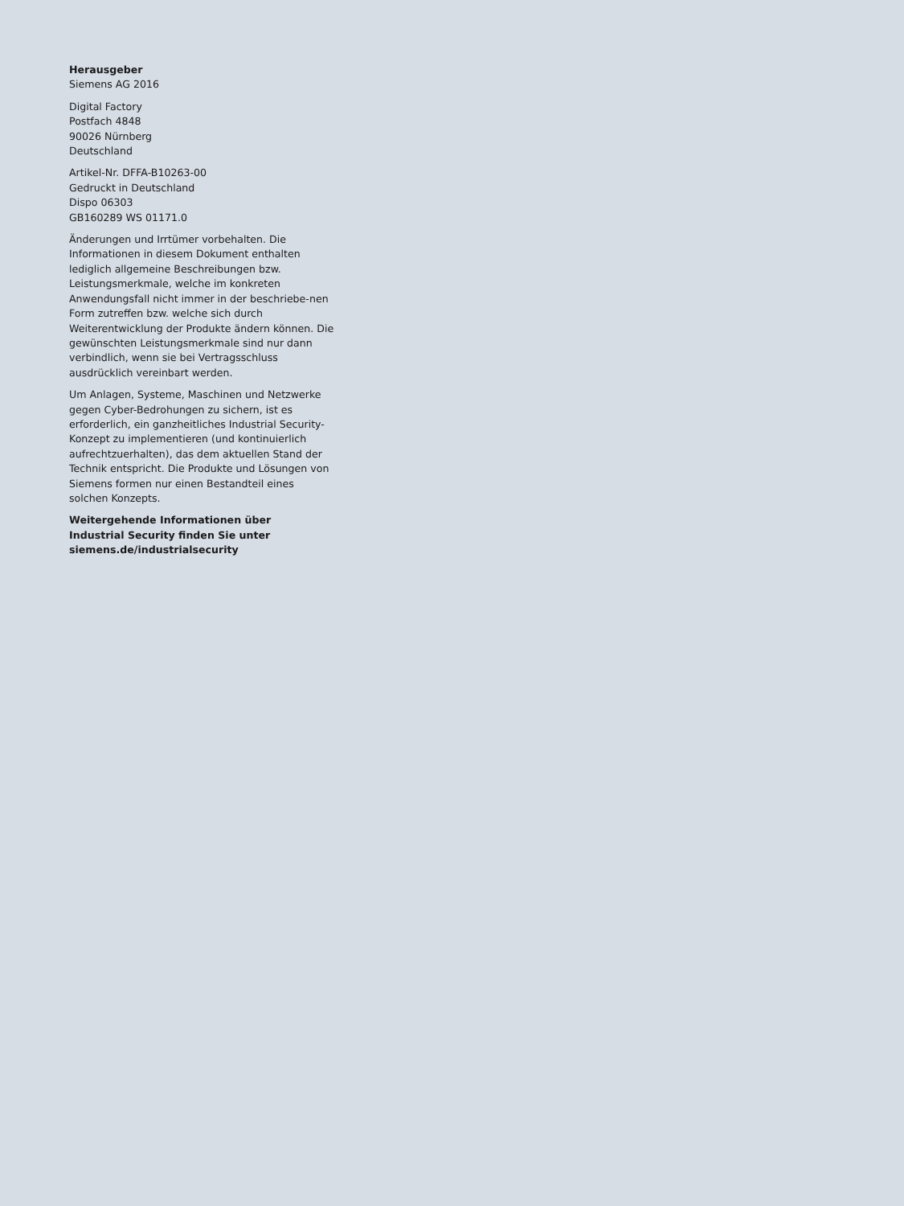Herausgeber
Siemens AG 2016
Digital Factory
Postfach 4848
90026 Nürnberg
Deutschland
Artikel-Nr. DFFA-B10263-00
Gedruckt in Deutschland
Dispo 06303
GB160289 WS 01171.0
Änderungen und Irrtümer vorbehalten. Die Informationen in diesem Dokument enthalten lediglich allgemeine Beschreibungen bzw. Leistungsmerkmale, welche im konkreten Anwendungsfall nicht immer in der beschriebe-nen Form zutreffen bzw. welche sich durch Weiterentwicklung der Produkte ändern können. Die gewünschten Leistungsmerkmale sind nur dann verbindlich, wenn sie bei Vertragsschluss ausdrücklich vereinbart werden.
Um Anlagen, Systeme, Maschinen und Netzwerke gegen Cyber-Bedrohungen zu sichern, ist es erforderlich, ein ganzheitliches Industrial Security-Konzept zu implementieren (und kontinuierlich aufrechtzuerhalten), das dem aktuellen Stand der Technik entspricht. Die Produkte und Lösungen von Siemens formen nur einen Bestandteil eines solchen Konzepts.
Weitergehende Informationen über
Industrial Security finden Sie unter
siemens.de/industrialsecurity